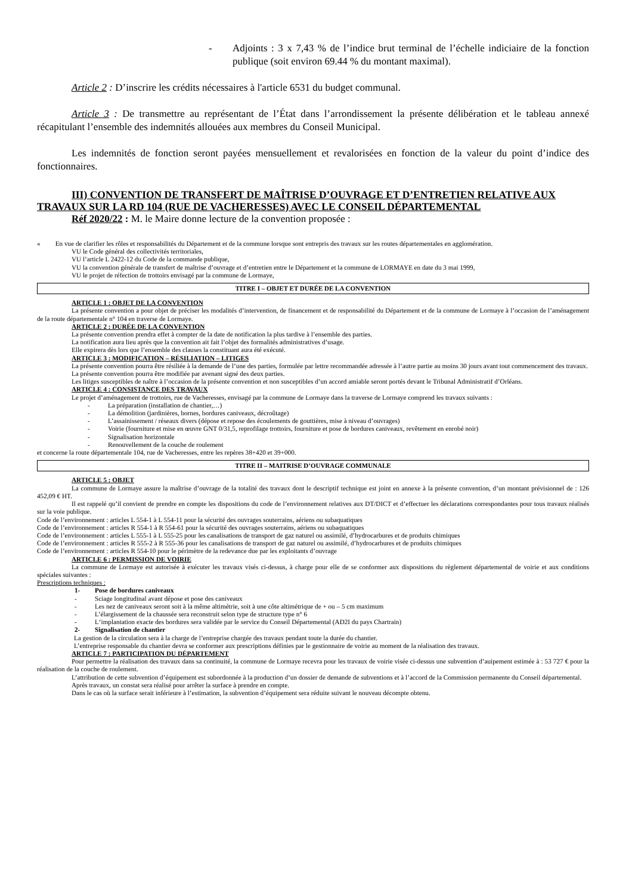- Adjoints : 3 x 7,43 % de l’indice brut terminal de l’échelle indiciaire de la fonction publique (soit environ 69.44 % du montant maximal).
Article 2 : D’inscrire les crédits nécessaires à l'article 6531 du budget communal.
Article 3 : De transmettre au représentant de l’État dans l’arrondissement la présente délibération et le tableau annexé récapitulant l’ensemble des indemnités allouées aux membres du Conseil Municipal.
Les indemnités de fonction seront payées mensuellement et revalorisées en fonction de la valeur du point d’indice des fonctionnaires.
III) CONVENTION DE TRANSFERT DE MAÎTRISE D’OUVRAGE ET D’ENTRETIEN RELATIVE AUX TRAVAUX SUR LA RD 104 (RUE DE VACHERESSES) AVEC LE CONSEIL DÉPARTEMENTAL
Réf 2020/22 : M. le Maire donne lecture de la convention proposée :
« En vue de clarifier les rôles et responsabilités du Département et de la commune lorsque sont entrepris des travaux sur les routes départementales en agglomération.
VU le Code général des collectivités territoriales,
VU l’article L 2422-12 du Code de la commande publique,
VU la convention générale de transfert de maîtrise d’ouvrage et d’entretien entre le Département et la commune de LORMAYE en date du 3 mai 1999,
VU le projet de réfection de trottoirs envisagé par la commune de Lormaye,
TITRE I – OBJET ET DURÉE DE LA CONVENTION
ARTICLE 1 : OBJET DE LA CONVENTION
La présente convention a pour objet de préciser les modalités d’intervention, de financement et de responsabilité du Département et de la commune de Lormaye à l’occasion de l’aménagement de la route départementale n° 104 en traverse de Lormaye.
ARTICLE 2 : DURÉE DE LA CONVENTION
La présente convention prendra effet à compter de la date de notification la plus tardive à l’ensemble des parties.
La notification aura lieu après que la convention ait fait l’objet des formalités administratives d’usage.
Elle expirera dès lors que l’ensemble des clauses la constituant aura été exécuté.
ARTICLE 3 : MODIFICATION – RÉSILIATION – LITIGES
La présente convention pourra être résiliée à la demande de l’une des parties, formulée par lettre recommandée adressée à l’autre partie au moins 30 jours avant tout commencement des travaux.
La présente convention pourra être modifiée par avenant signé des deux parties.
Les litiges susceptibles de naître à l’occasion de la présente convention et non susceptibles d’un accord amiable seront portés devant le Tribunal Administratif d’Orléans.
ARTICLE 4 : CONSISTANCE DES TRAVAUX
Le projet d’aménagement de trottoirs, rue de Vacheresses, envisagé par la commune de Lormaye dans la traverse de Lormaye comprend les travaux suivants :
- La préparation (installation de chantier,…)
- La démolition (jardinières, bornes, bordures caniveaux, décroûtage)
- L’assainissement / réseaux divers (dépose et repose des écoulements de gouttières, mise à niveau d’ouvrages)
- Voirie (fourniture et mise en œuvre GNT 0/31,5, reprofilage trottoirs, fourniture et pose de bordures caniveaux, revêtement en enrobé noir)
- Signalisation horizontale
- Renouvellement de la couche de roulement
et concerne la route départementale 104, rue de Vacheresses, entre les repères 38+420 et 39+000.
TITRE II – MAITRISE D’OUVRAGE COMMUNALE
ARTICLE 5 : OBJET
La commune de Lormaye assure la maîtrise d’ouvrage de la totalité des travaux dont le descriptif technique est joint en annexe à la présente convention, d’un montant prévisionnel de : 126 452,09 € HT.
Il est rappelé qu’il convient de prendre en compte les dispositions du code de l’environnement relatives aux DT/DICT et d’effectuer les déclarations correspondantes pour tous travaux réalisés sur la voie publique.
Code de l’environnement : articles L 554-1 à L 554-11 pour la sécurité des ouvrages souterrains, aériens ou subaquatiques
Code de l’environnement : articles R 554-1 à R 554-61 pour la sécurité des ouvrages souterrains, aériens ou subaquatiques
Code de l’environnement : articles L 555-1 à L 555-25 pour les canalisations de transport de gaz naturel ou assimilé, d’hydrocarbures et de produits chimiques
Code de l’environnement : articles R 555-2 à R 555-36 pour les canalisations de transport de gaz naturel ou assimilé, d’hydrocarbures et de produits chimiques
Code de l’environnement : articles R 554-10 pour le périmètre de la redevance due par les exploitants d’ouvrage
ARTICLE 6 : PERMISSION DE VOIRIE
La commune de Lormaye est autorisée à exécuter les travaux visés ci-dessus, à charge pour elle de se conformer aux dispositions du règlement départemental de voirie et aux conditions spéciales suivantes :
Prescriptions techniques :
1- Pose de bordures caniveaux
- Sciage longitudinal avant dépose et pose des caniveaux
- Les nez de caniveaux seront soit à la même altimétrie, soit à une côte altimétrique de + ou – 5 cm maximum
- L’élargissement de la chaussée sera reconstruit selon type de structure type n° 6
- L‘implantation exacte des bordures sera validée par le service du Conseil Départemental (AD2I du pays Chartrain)
2- Signalisation de chantier
La gestion de la circulation sera à la charge de l’entreprise chargée des travaux pendant toute la durée du chantier.
L’entreprise responsable du chantier devra se conformer aux prescriptions définies par le gestionnaire de voirie au moment de la réalisation des travaux.
ARTICLE 7 : PARTICIPATION DU DÉPARTEMENT
Pour permettre la réalisation des travaux dans sa continuité, la commune de Lormaye recevra pour les travaux de voirie visée ci-dessus une subvention d’auipement estimée à : 53 727 € pour la réalisation de la couche de roulement.
L’attribution de cette subvention d’équipement est subordonnée à la production d’un dossier de demande de subventions et à l’accord de la Commission permanente du Conseil départemental.
Après travaux, un constat sera réalisé pour arrêter la surface à prendre en compte.
Dans le cas où la surface serait inférieure à l’estimation, la subvention d’équipement sera réduite suivant le nouveau décompte obtenu.